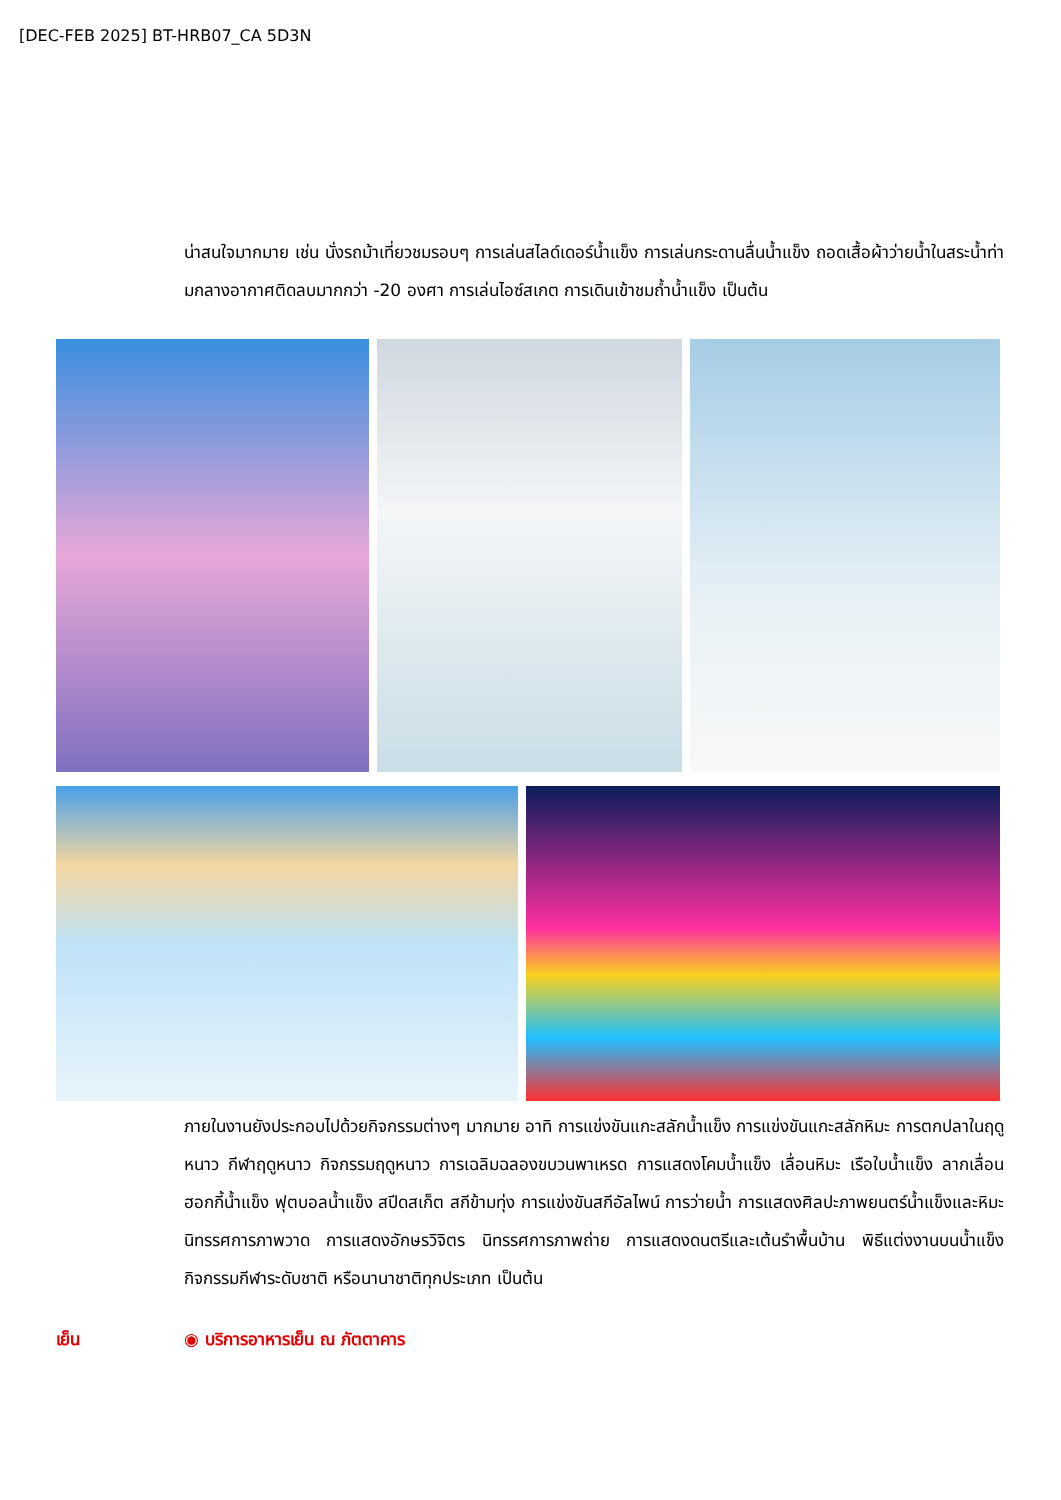[DEC-FEB 2025] BT-HRB07_CA 5D3N
น่าสนใจมากมาย เช่น นั่งรถม้าเที่ยวชมรอบๆ การเล่นสไลด์เดอร์น้ำแข็ง การเล่นกระดานลื่นน้ำแข็ง ถอดเสื้อผ้าว่ายน้ำในสระน้ำท่ามกลางอากาศติดลบมากกว่า -20 องศา การเล่นไอซ์สเกต การเดินเข้าชมถ้ำน้ำแข็ง เป็นต้น
ภายในงานยังประกอบไปด้วยกิจกรรมต่างๆ มากมาย อาทิ การแข่งขันแกะสลักน้ำแข็ง การแข่งขันแกะสลักหิมะ การตกปลาในฤดูหนาว กีฬาฤดูหนาว กิจกรรมฤดูหนาว การเฉลิมฉลองขบวนพาเหรด การแสดงโคมน้ำแข็ง เลื่อนหิมะ เรือใบน้ำแข็ง ลากเลื่อน ฮอกกี้น้ำแข็ง ฟุตบอลน้ำแข็ง สปีดสเก็ต สกีข้ามทุ่ง การแข่งขันสกีอัลไพน์ การว่ายน้ำ การแสดงศิลปะภาพยนตร์น้ำแข็งและหิมะ นิทรรศการภาพวาด การแสดงอักษรวิจิตร นิทรรศการภาพถ่าย การแสดงดนตรีและเต้นรำพื้นบ้าน พิธีแต่งงานบนน้ำแข็ง กิจกรรมกีฬาระดับชาติ หรือนานาชาติทุกประเภท เป็นต้น
เย็น ◉ บริการอาหารเย็น ณ ภัตตาคาร